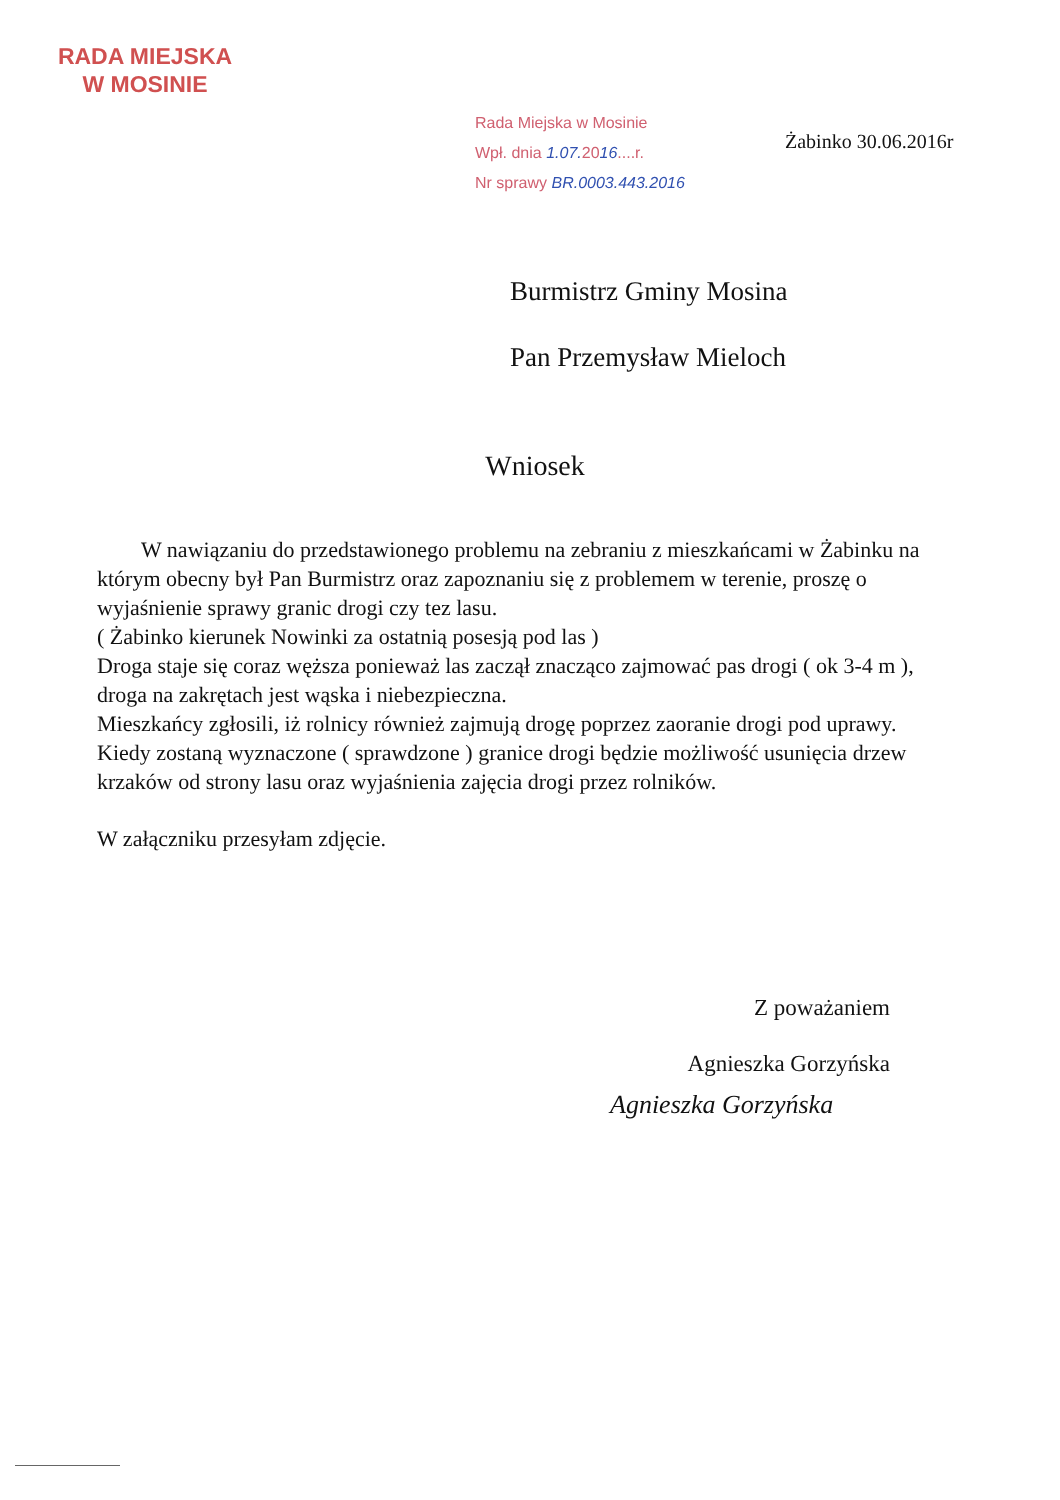RADA MIEJSKA
W MOSINIE
Rada Miejska w Mosinie
Wpł. dnia 1.07. 2016....r.
Nr sprawy BR.0003.443.2016
Żabinko 30.06.2016r
Burmistrz Gminy Mosina
Pan Przemysław Mieloch
Wniosek
W nawiązaniu do przedstawionego problemu na zebraniu z mieszkańcami w Żabinku na którym obecny był Pan Burmistrz oraz zapoznaniu się z problemem w terenie, proszę o wyjaśnienie sprawy granic drogi czy tez lasu.
( Żabinko kierunek Nowinki za ostatnią posesją pod las )
Droga staje się coraz węższa ponieważ las zaczął znacząco zajmować pas drogi ( ok 3-4 m ), droga na zakrętach jest wąska i niebezpieczna.
Mieszkańcy zgłosili, iż rolnicy również zajmują drogę poprzez zaoranie drogi pod uprawy.
Kiedy zostaną wyznaczone ( sprawdzone ) granice drogi będzie możliwość usunięcia drzew krzaków od strony lasu oraz wyjaśnienia zajęcia drogi przez rolników.
W załączniku przesyłam zdjęcie.
Z poważaniem
Agnieszka Gorzyńska
Agnieszka Gorzyńska